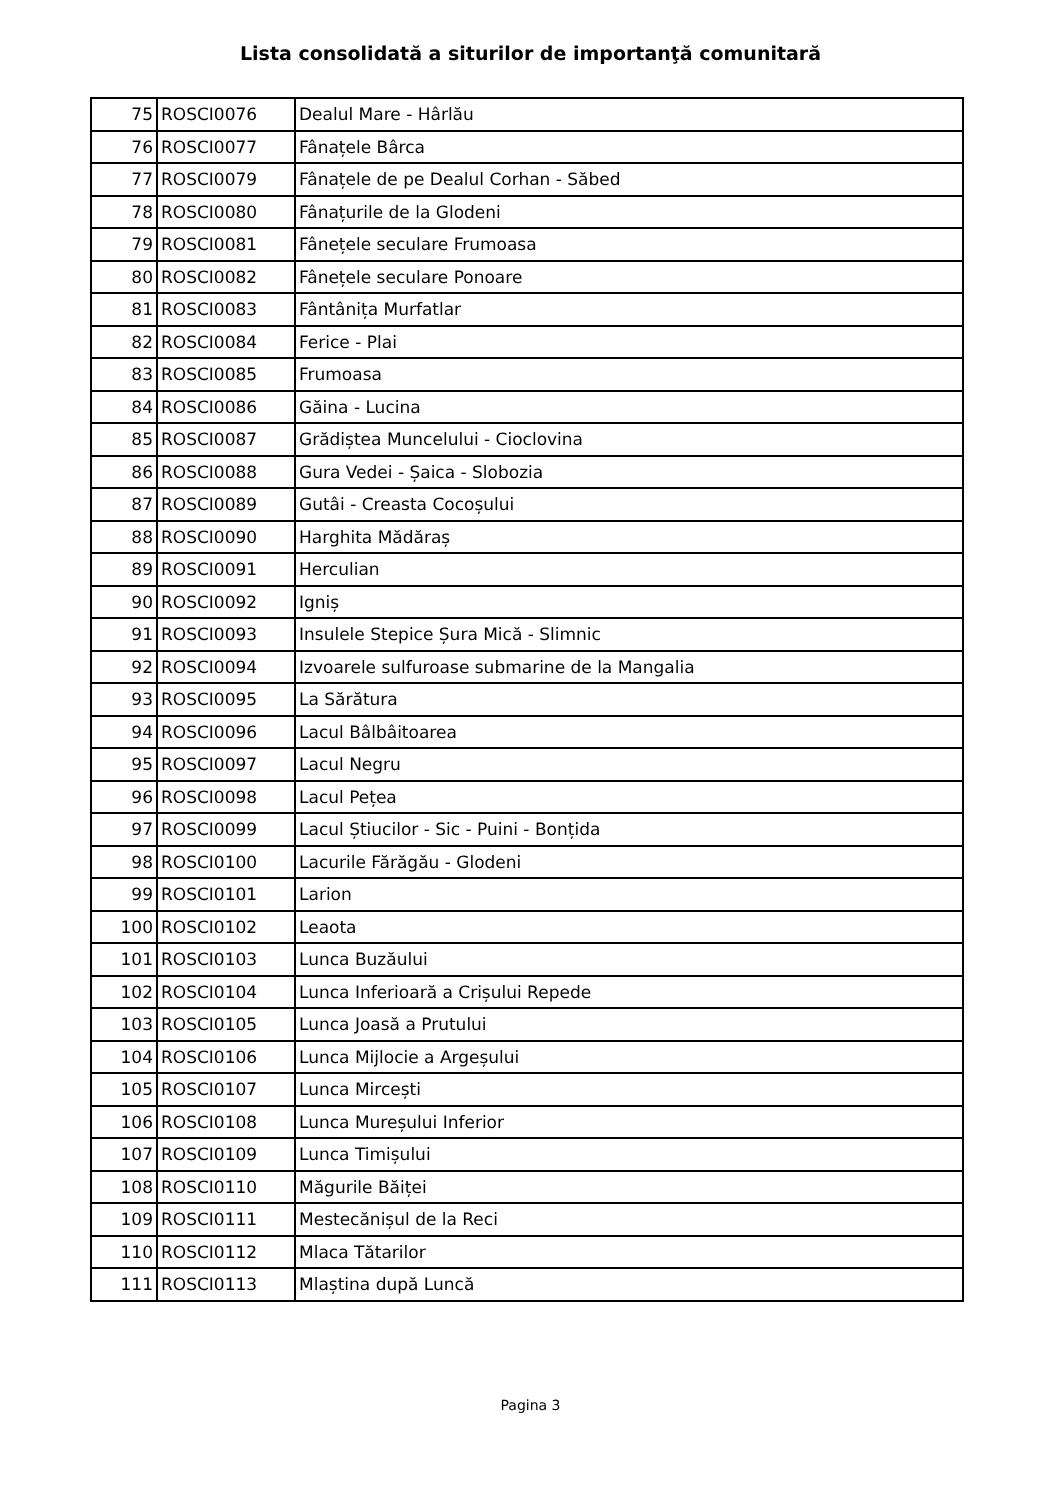Lista consolidată a siturilor de importanţă comunitară
| 75 | ROSCI0076 | Dealul Mare - Hârlău |
| 76 | ROSCI0077 | Fânațele Bârca |
| 77 | ROSCI0079 | Fânațele de pe Dealul Corhan - Săbed |
| 78 | ROSCI0080 | Fânațurile de la Glodeni |
| 79 | ROSCI0081 | Fânețele seculare Frumoasa |
| 80 | ROSCI0082 | Fânețele seculare Ponoare |
| 81 | ROSCI0083 | Fântânița Murfatlar |
| 82 | ROSCI0084 | Ferice - Plai |
| 83 | ROSCI0085 | Frumoasa |
| 84 | ROSCI0086 | Găina - Lucina |
| 85 | ROSCI0087 | Grădiștea Muncelului - Cioclovina |
| 86 | ROSCI0088 | Gura Vedei - Șaica - Slobozia |
| 87 | ROSCI0089 | Gutâi - Creasta Cocoșului |
| 88 | ROSCI0090 | Harghita Mădăraș |
| 89 | ROSCI0091 | Herculian |
| 90 | ROSCI0092 | Igniș |
| 91 | ROSCI0093 | Insulele Stepice Șura Mică - Slimnic |
| 92 | ROSCI0094 | Izvoarele sulfuroase submarine de la Mangalia |
| 93 | ROSCI0095 | La Sărătura |
| 94 | ROSCI0096 | Lacul Bâlbâitoarea |
| 95 | ROSCI0097 | Lacul Negru |
| 96 | ROSCI0098 | Lacul Pețea |
| 97 | ROSCI0099 | Lacul Știucilor - Sic - Puini - Bonțida |
| 98 | ROSCI0100 | Lacurile Fărăgău - Glodeni |
| 99 | ROSCI0101 | Larion |
| 100 | ROSCI0102 | Leaota |
| 101 | ROSCI0103 | Lunca Buzăului |
| 102 | ROSCI0104 | Lunca Inferioară a Crișului Repede |
| 103 | ROSCI0105 | Lunca Joasă a Prutului |
| 104 | ROSCI0106 | Lunca Mijlocie a Argeșului |
| 105 | ROSCI0107 | Lunca Mircești |
| 106 | ROSCI0108 | Lunca Mureșului Inferior |
| 107 | ROSCI0109 | Lunca Timișului |
| 108 | ROSCI0110 | Măgurile Băiței |
| 109 | ROSCI0111 | Mestecănișul de la Reci |
| 110 | ROSCI0112 | Mlaca Tătarilor |
| 111 | ROSCI0113 | Mlaștina după Luncă |
Pagina 3